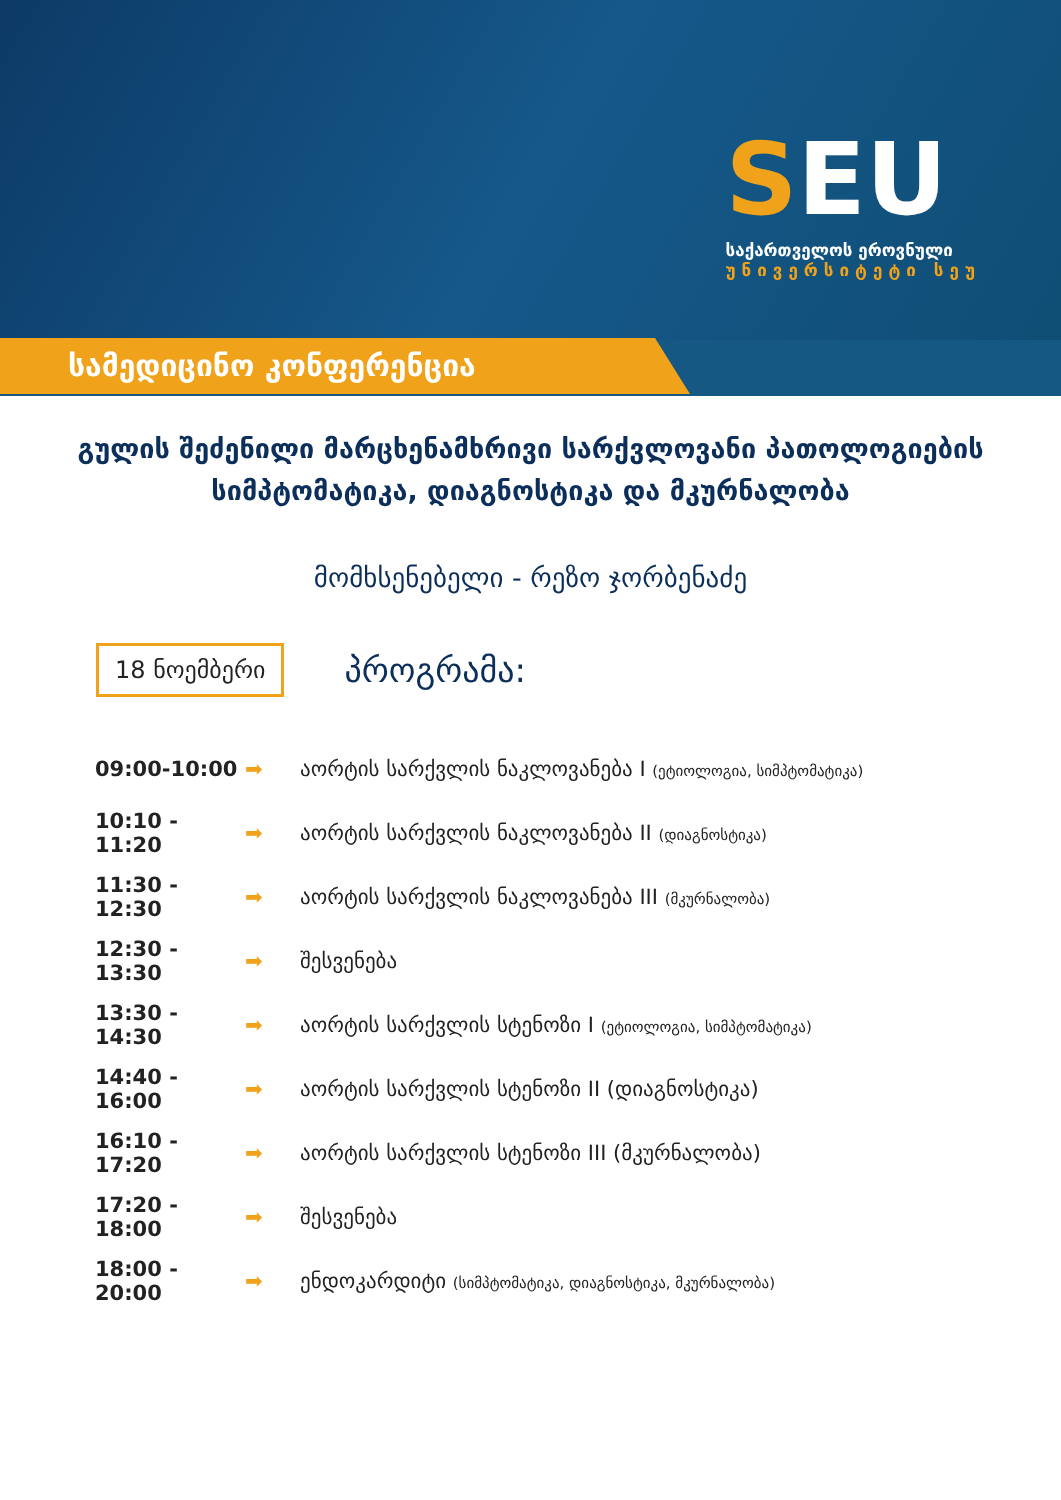SEU
საქართველოს ეროვნული
უნივერსიტეტი სეუ
სამედიცინო კონფერენცია
გულის შეძენილი მარცხენამხრივი სარქვლოვანი პათოლოგიების სიმპტომატიკა, დიაგნოსტიკა და მკურნალობა
მომხსენებელი - რეზო ჯორბენაძე
18 ნოემბერი
პროგრამა:
09:00-10:00 ➡ აორტის სარქვლის ნაკლოვანება I (ეტიოლოგია, სიმპტომატიკა)
10:10 - 11:20 ➡ აორტის სარქვლის ნაკლოვანება II (დიაგნოსტიკა)
11:30 - 12:30 ➡ აორტის სარქვლის ნაკლოვანება III (მკურნალობა)
12:30 - 13:30 ➡ შესვენება
13:30 - 14:30 ➡ აორტის სარქვლის სტენოზი I (ეტიოლოგია, სიმპტომატიკა)
14:40 - 16:00 ➡ აორტის სარქვლის სტენოზი II (დიაგნოსტიკა)
16:10 - 17:20 ➡ აორტის სარქვლის სტენოზი III (მკურნალობა)
17:20 - 18:00 ➡ შესვენება
18:00 - 20:00 ➡ ენდოკარდიტი (სიმპტომატიკა, დიაგნოსტიკა, მკურნალობა)